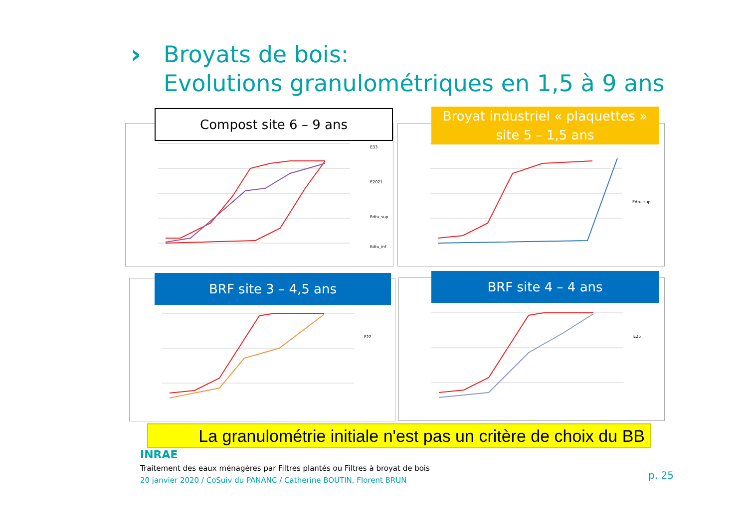›
Broyats de bois:
Evolutions granulométriques en 1,5 à 9 ans
E33
E2021
Edtu_sup
Edtu_inf
Compost site 6 – 9 ans
Edtu_sup
Broyat industriel « plaquettes »
site 5 – 1,5 ans
F22
BRF site 3 – 4,5 ans
E25
BRF site 4 – 4 ans
La granulométrie initiale n'est pas un critère de choix du BB
INRAE
Traitement des eaux ménagères par Filtres plantés ou Filtres à broyat de bois
20 janvier 2020 / CoSuiv du PANANC / Catherine BOUTIN, Florent BRUN
p. 25